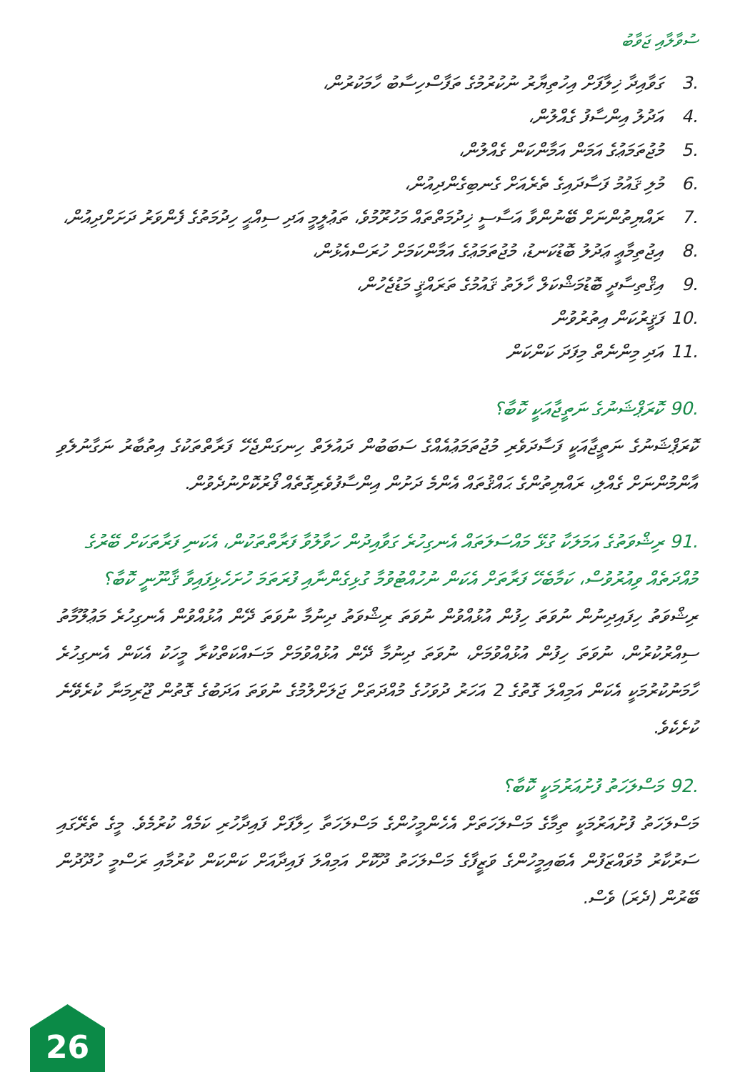ސުވާލާއި ޖަވާބު
.3 ގަވާއިދާ ޚިލާފަށް އިހުތިޔާރު ނުކުރުމުގެ ތަފާސްހިސާބު ހާމަކުރުން،
.4 އަދުލު އިންސާފު ގެއްލުން،
.5 މުޖުތަމަޢުގެ އަމަން އަމާންކަން ގެއްލުން،
.6 މުލި ޤައުމު ފަސާދައިގެ ތެރެއަށް ގެނބިގެންދިއުން،
.7 ރައްޔިތުންނަށް ބޭނުންވާ އަސާސީ ޚިދުމަތްތައް މަހުރޫމުވެ، ތަޢުލީމީ އަދި ސިއްޙީ ހިދުމަތުގެ ފެންވަރު ދަށަށްދިއުން،
.8 އިޖުތިމާޢީ ޢަދުލު ބޮޑުކަނޑު، މުޖުތަމަޢުގެ އަމާންކަމަށް ހުރަސްއެޅުން،
.9 އިޤްތިސާދީ ބޮޑުމަޝްކަލް ހާލަތު ޤައުމުގެ ތަރައްޤީ މަޑުޖެހުން،
.10 ފަޤީރުކަން އިތުރުވުން
.11 އަދި މިންނެތް މިފަދަ ކަންކަން
.90 ކޮރަޕްޝަނުގެ ނަތީޖާއަކީ ކޮބާ؟
ކޮރަޕްޝަނުގެ ނަތީޖާއަކީ ފަސާދަވެރި މުޖުތަމަޢުއެއްގެ ސަބަބުން ދައުލަތް ހިނގަންޖެހޭ ފަރާތްތަކުގެ އިތުބާރު ނަގާނުލެވި އާންމުންނަށް ގެއްލި، ރައްޔިތުންގެ ޙައްޤުތައް އެންމެ ދަށުން އިންސާފުވެރިގޮތެއް ފޯރުކޮށްނުދެވުން.
.91 ރިޝްވަތުގެ އަމަލަކާ ގުޅޭ މައްސަލަތައް އެނގިހުރެ ގަވާއިދުން ހަވާލުވާ ފަރާތްތަކުން، އެކަނި ފަރާތަކަށް ބޭރުގެ މުއްދަތެއް ވިއުރުވުސް، ކަމާބެހޭ ފަރާތަށް އެކަން ނުހުއްޓުވުމާ ގުޅިގެންނާއި ފުރަތަމަ ހުށަހެޅިފައިވާ ޤާނޫނީ ކޮބާ؟
ރިޝްވަތު ހިފައިދިނުން ނުވަތަ ހިފުން އުޅުއްވުން ނުވަތަ ރިޝްވަތު ދިނުމާ ނުވަތަ ދޭން އުޅުއްވުން އެނގިހުރެ މަޢުލޫމާތު ސިއްރުކުރުން، ނުވަތަ ހިފުން އުޅުއްވުމަށް، ނުވަތަ ދިނުމާ ދޭން އުޅުއްވުމަށް މަސައްކަތްކުރާ މީހަކު އެކަން އެނގިހުރެ ހާމަނުކުރުމަކީ އެކަން އަމިއްލަ ގޮތުގެ 2 އަހަރު ދުވަހުގެ މުއްދަތަށް ޖަލަށްލުމުގެ ނުވަތަ އަދަބުގެ ގޮތުން ޖޫރިމަނާ ކުރެވޭނެ ކުށެކެވެ.
.92 މަސްލަހަތު ފުށުއަރުމަކީ ކޮބާ؟
މަސްލަހަތު ފުށުއަރުމަކީ ތިމާގެ މަސްލަހަތަށް އެހެންމީހުންގެ މަސްލަހަތާ ހިލާފަށް ފައިދާހުރި ކަމެއް ކުރުމެވެ. މީގެ ތެރޭގައި ސަރުކާރު މުވައްޒަފުން އެބައިމީހުންގެ ވަޒީފާގެ މަސްލަހަތު ދޫކޮށް އަމިއްލަ ފައިދާއަށް ކަންކަން ކުރުމާއި ރަސްމީ ހުދޫދުން ބޭރުން (ދެރަ) ވެސް.
26